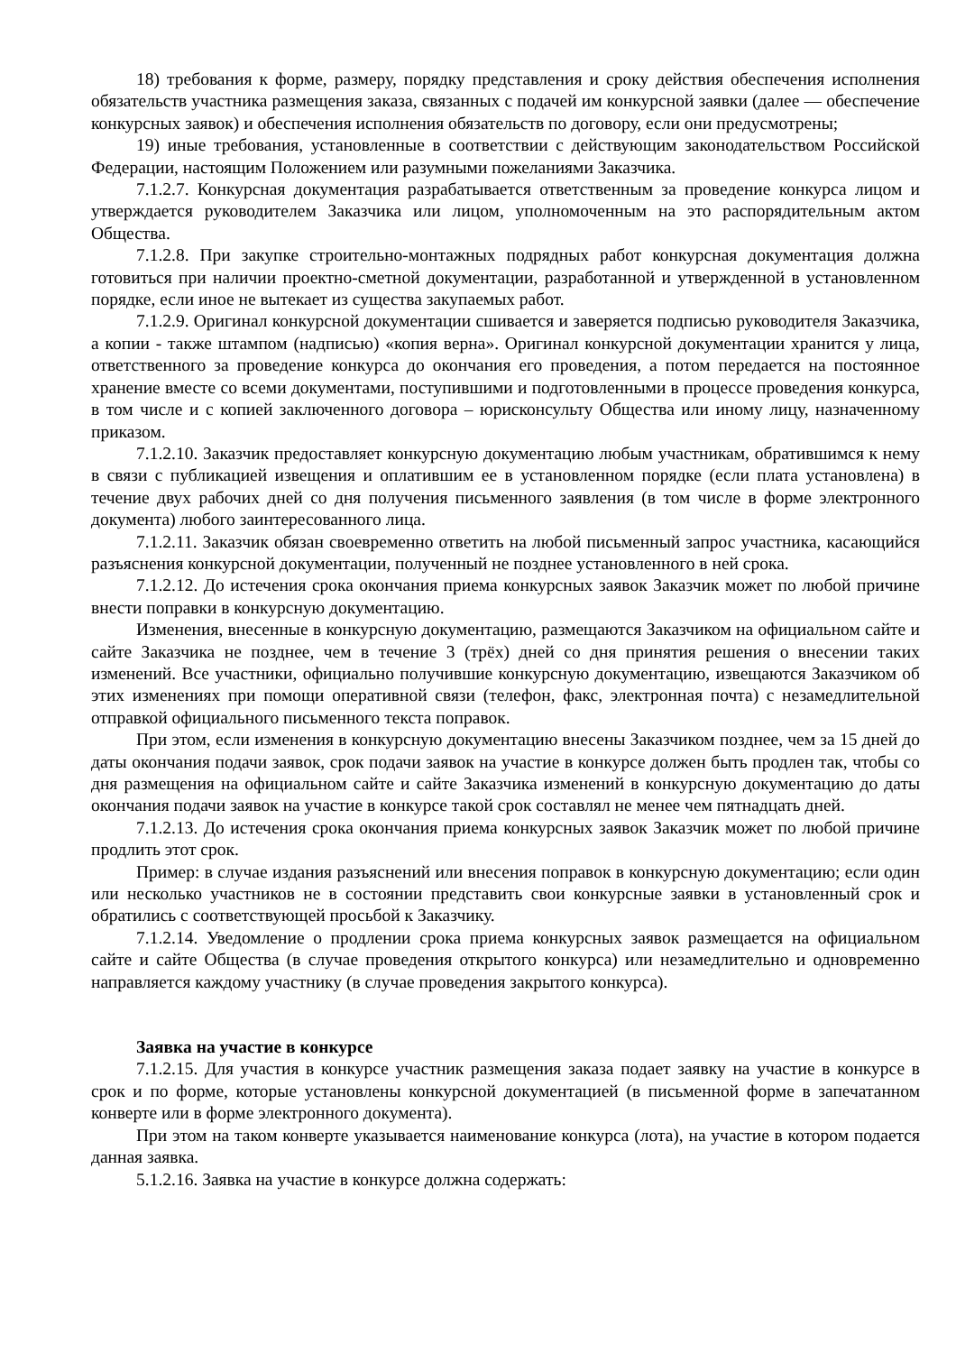18) требования к форме, размеру, порядку представления и сроку действия обеспечения исполнения обязательств участника размещения заказа, связанных с подачей им конкурсной заявки (далее — обеспечение конкурсных заявок) и обеспечения исполнения обязательств по договору, если они предусмотрены;
19) иные требования, установленные в соответствии с действующим законодательством Российской Федерации, настоящим Положением или разумными пожеланиями Заказчика.
7.1.2.7. Конкурсная документация разрабатывается ответственным за проведение конкурса лицом и утверждается руководителем Заказчика или лицом, уполномоченным на это распорядительным актом Общества.
7.1.2.8. При закупке строительно-монтажных подрядных работ конкурсная документация должна готовиться при наличии проектно-сметной документации, разработанной и утвержденной в установленном порядке, если иное не вытекает из существа закупаемых работ.
7.1.2.9. Оригинал конкурсной документации сшивается и заверяется подписью руководителя Заказчика, а копии - также штампом (надписью) «копия верна». Оригинал конкурсной документации хранится у лица, ответственного за проведение конкурса до окончания его проведения, а потом передается на постоянное хранение вместе со всеми документами, поступившими и подготовленными в процессе проведения конкурса, в том числе и с копией заключенного договора – юрисконсульту Общества или иному лицу, назначенному приказом.
7.1.2.10. Заказчик предоставляет конкурсную документацию любым участникам, обратившимся к нему в связи с публикацией извещения и оплатившим ее в установленном порядке (если плата установлена) в течение двух рабочих дней со дня получения письменного заявления (в том числе в форме электронного документа) любого заинтересованного лица.
7.1.2.11. Заказчик обязан своевременно ответить на любой письменный запрос участника, касающийся разъяснения конкурсной документации, полученный не позднее установленного в ней срока.
7.1.2.12. До истечения срока окончания приема конкурсных заявок Заказчик может по любой причине внести поправки в конкурсную документацию.
Изменения, внесенные в конкурсную документацию, размещаются Заказчиком на официальном сайте и сайте Заказчика не позднее, чем в течение 3 (трёх) дней со дня принятия решения о внесении таких изменений. Все участники, официально получившие конкурсную документацию, извещаются Заказчиком об этих изменениях при помощи оперативной связи (телефон, факс, электронная почта) с незамедлительной отправкой официального письменного текста поправок.
При этом, если изменения в конкурсную документацию внесены Заказчиком позднее, чем за 15 дней до даты окончания подачи заявок, срок подачи заявок на участие в конкурсе должен быть продлен так, чтобы со дня размещения на официальном сайте и сайте Заказчика изменений в конкурсную документацию до даты окончания подачи заявок на участие в конкурсе такой срок составлял не менее чем пятнадцать дней.
7.1.2.13. До истечения срока окончания приема конкурсных заявок Заказчик может по любой причине продлить этот срок.
Пример: в случае издания разъяснений или внесения поправок в конкурсную документацию; если один или несколько участников не в состоянии представить свои конкурсные заявки в установленный срок и обратились с соответствующей просьбой к Заказчику.
7.1.2.14. Уведомление о продлении срока приема конкурсных заявок размещается на официальном сайте и сайте Общества (в случае проведения открытого конкурса) или незамедлительно и одновременно направляется каждому участнику (в случае проведения закрытого конкурса).
Заявка на участие в конкурсе
7.1.2.15. Для участия в конкурсе участник размещения заказа подает заявку на участие в конкурсе в срок и по форме, которые установлены конкурсной документацией (в письменной форме в запечатанном конверте или в форме электронного документа).
При этом на таком конверте указывается наименование конкурса (лота), на участие в котором подается данная заявка.
5.1.2.16. Заявка на участие в конкурсе должна содержать: